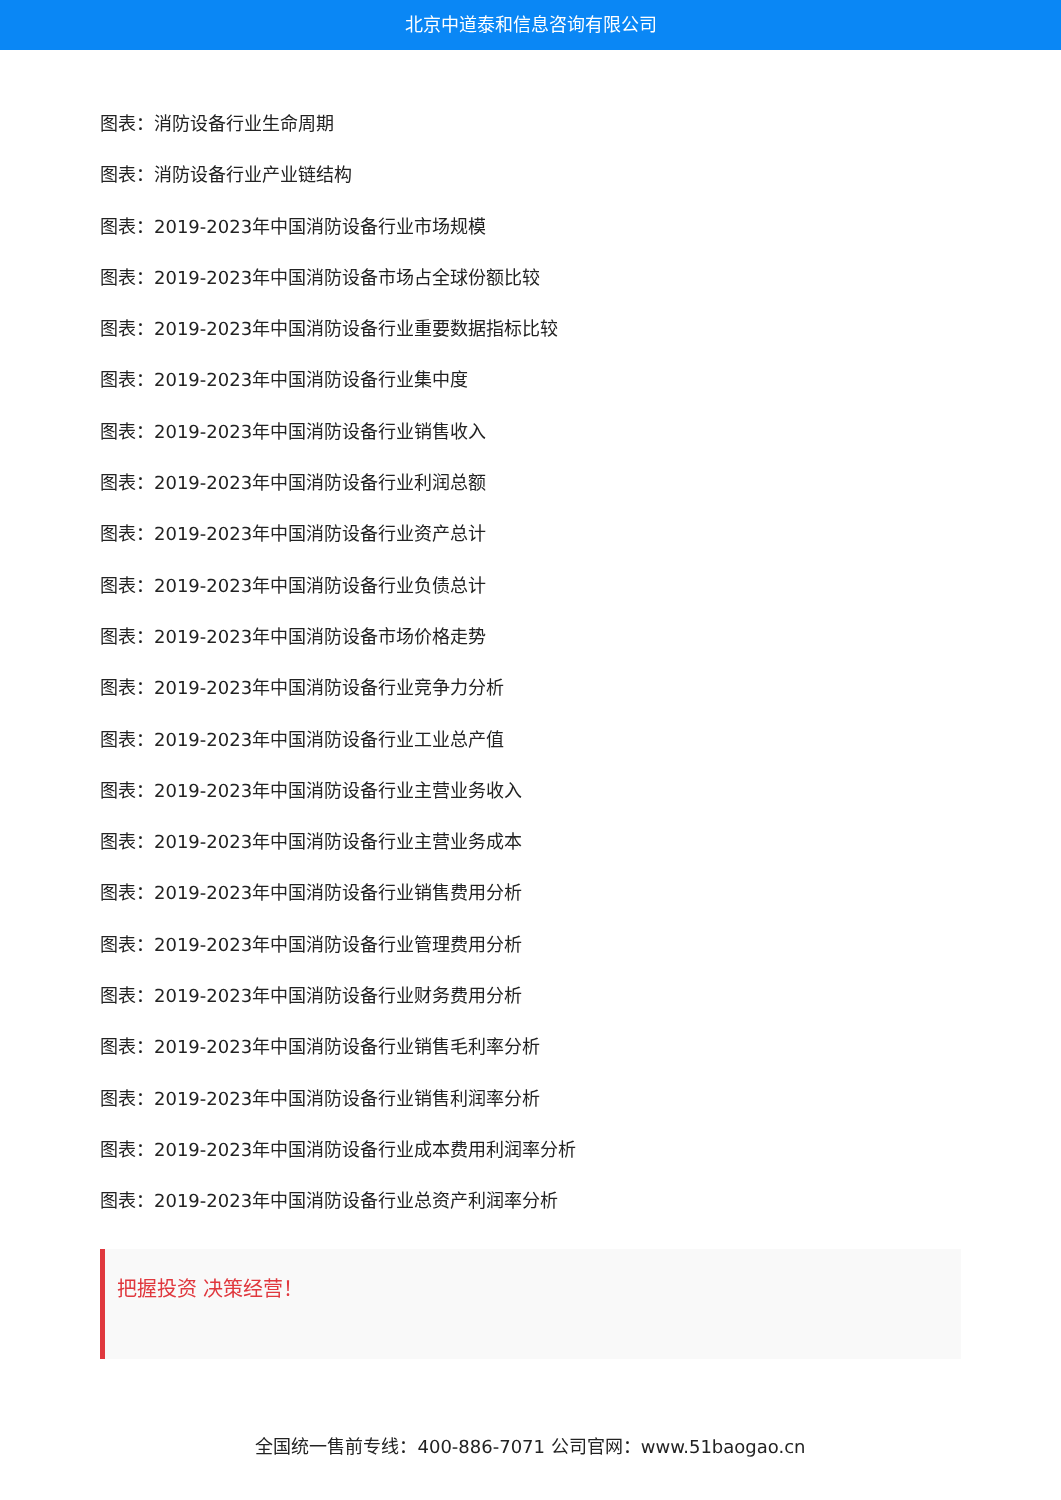北京中道泰和信息咨询有限公司
图表：消防设备行业生命周期
图表：消防设备行业产业链结构
图表：2019-2023年中国消防设备行业市场规模
图表：2019-2023年中国消防设备市场占全球份额比较
图表：2019-2023年中国消防设备行业重要数据指标比较
图表：2019-2023年中国消防设备行业集中度
图表：2019-2023年中国消防设备行业销售收入
图表：2019-2023年中国消防设备行业利润总额
图表：2019-2023年中国消防设备行业资产总计
图表：2019-2023年中国消防设备行业负债总计
图表：2019-2023年中国消防设备市场价格走势
图表：2019-2023年中国消防设备行业竞争力分析
图表：2019-2023年中国消防设备行业工业总产值
图表：2019-2023年中国消防设备行业主营业务收入
图表：2019-2023年中国消防设备行业主营业务成本
图表：2019-2023年中国消防设备行业销售费用分析
图表：2019-2023年中国消防设备行业管理费用分析
图表：2019-2023年中国消防设备行业财务费用分析
图表：2019-2023年中国消防设备行业销售毛利率分析
图表：2019-2023年中国消防设备行业销售利润率分析
图表：2019-2023年中国消防设备行业成本费用利润率分析
图表：2019-2023年中国消防设备行业总资产利润率分析
把握投资 决策经营！
全国统一售前专线：400-886-7071 公司官网：www.51baogao.cn